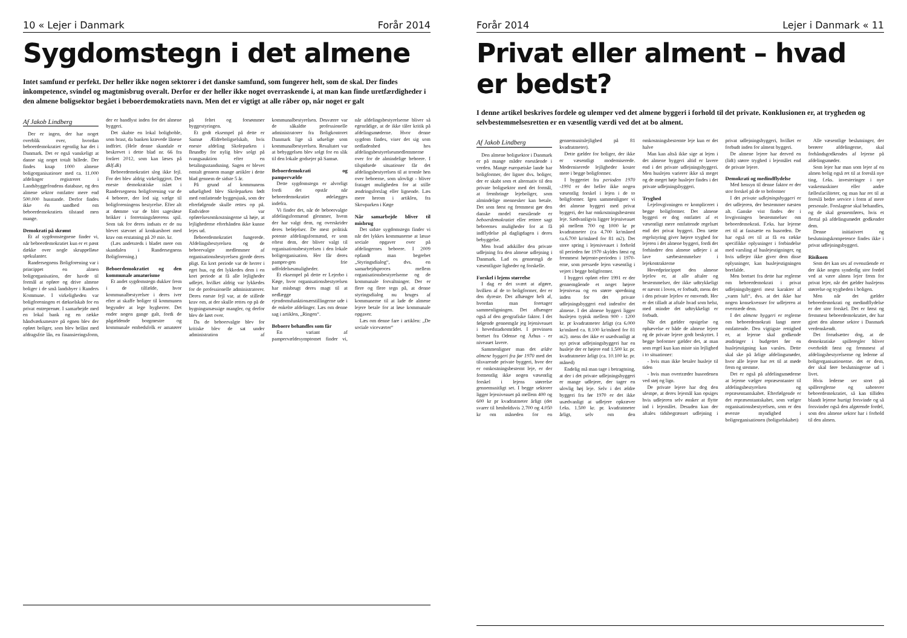10 « Lejer i Danmark Forår 2014
Sygdomstegn i det almene
Intet samfund er perfekt. Der heller ikke nogen sektorer i det danske samfund, som fungerer helt, som de skal. Der findes inkompetence, svindel og magtmisbrug overalt. Derfor er der heller ikke noget overraskende i, at man kan finde uretfærdigheder i den almene boligsektor begået i beboerdemokratiets navn. Men det er vigtigt at alle råber op, når noget er galt
Af Jakob Lindberg
Der er ingen, der har noget overblik over, hvordan beboerdemokratiet egentlig har det i Danmark. Det er også vanskeligt at danne sig noget totalt billede. Der findes knap 1000 almene boligorganisationer med ca. 11.000 afdelinger registreret i Landsbyggefondens database, og den almene sektor omfatter mere end 500.000 husstande. Derfor findes ikke én sandhed om beboerdemokratiets tilstand men mange.
Demokrati på skrømt
Et af sygdomstegnene finder vi, når beboerdemokratiet kun er et pænt dække over nogle skruppelløse spekulanter.
Randersegnens Boligforening var i princippet en almen boligorganisation, der havde til formål at opføre og drive almene boliger i de små landsbyer i Randers Kommune. I virkeligheden var boligforeningen et dækselskab for en privat entreprenør. I samarbejde med en lokal bank og en række håndværksmestre på egnen blev der opført boliger, som blev belånt med afdragsfrie lån, en finansieringsform, der er bandlyst inden for det almene byggeri.
Det skabte en lokal boligboble, som brast, da banken krævede lånene indfriet. (Hele denne skandale er beskrevet i dette blad nr. 66 fra foråret 2012, som kan læses på dklf.dk)
Beboerdemokratiet slog ikke fejl. For det blev aldrig virkeliggjort. Det eneste demokratiske islæt i Randersegnens boligforening var de 4 beboere, der lod sig vælge til boligforeningens bestyrelse. Efter alt at dømme var de blot sagesløse brikker i forretningsførerens spil. Som tak for deres indsats er de nu blevet stævnet af konkursboet med krav om erstatning på 20 mio. kr.
(Læs andetsteds i bladet mere om skandalen i Randersegnens Boligforening.)
Beboerdemokratiet og den kommunale amatørisme
Et andet sygdomstegn dukker frem i de tilfælde, hvor kommunalbestyrelser i deres iver efter at skaffe boliger til kommunen begynder at lege bygherrer. Det ender nogen gange galt, fordi de pågældende borgmestre og kommunale embedsfolk er amatører på feltet og forsømmer byggestyringen.
Et godt eksempel på dette er Samsø Ældreboligselskab, hvis eneste afdeling Skoleparken i Brundby for nylig blev solgt på tvangsauktion efter en betalingsstandsning. Sagen er blevet omtalt gennem mange artikler i dette blad gennem de sidste 5 år.
På grund af kommunens uduelighed blev Skoleparken født med omfattende byggesjusk, som der efterfølgende skulle rettes op på. Endvidere var opførelsesomkostningerne så høje, at lejlighederne efterhånden ikke kunne lejes ud.
Beboerdemokratiet fungerede. Afdelingsbestyrelsen og de beboervalgte medlemmer af organisationsbestyrelsen gjorde deres pligt. En kort periode var de herrer i eget hus, og det lykkedes dem i en kort periode at få alle lejligheder udlejet, hvilket aldrig var lykkedes for de professionelle administratorer. Deres eneste fejl var, at de stillede krav om, at der skulle rettes op på de bygningsmæssige mangler, og derfor blev de kørt over.
Da de beboervalgte blev for kritiske blev de sat under administration af kommunalbestyrelsen. Desværre var de såkaldte professionelle administratorer fra Boligkontoret Danmark lige så uduelige som kommunalbestyrelsen. Resultatet var at bebyggelsen blev solgt for en slik til den lokale godsejer på Samsø.
Beboerdemokrati og pampervælde
Dette sygdomstegn er alvorligt fordi det opstår når beboerdemokratiet ødelægges indefra.
Vi finder det, når de beboervalgte afdelingsformænd glemmer, hvem der har valgt dem, og overskrider deres beføjelser. De mest politisk potente afdelingsformænd, er som oftest dem, der bliver valgt til organisationsbestyrelsen i den lokale boligorganisation. Her får deres pamper-gen frie udfoldelsesmuligheder.
Et eksempel på dette er Lejerbo i Køge, hvor organisationsbestyrelsen har misbrugt deres magt til at nedlægge ejendomsfunktionærstillingerne ude i de enkelte afdelinger. Læs om denne sag i artiklen, „Ringen“.
Beboere behandles som får
En variant af pampervældesymptomet finder vi, når afdelingsbestyrelserne bliver så egenrådige, at de ikke tåler kritik på afdelingsmøderne. Hvor denne sygdom findes, viser det sig som nedladenhed hos afdelingsbestyrelsesmedlemmerne over for de almindelige beboere. I tilspidsede situationer får det afdelingsbestyrelsen til at tromle hen over beboerne, som ulovligt - bliver frataget muligheden for at stille ændringsforslag eller lignende. Læs mere herom i artiklen, fra Skovparken i Køge
Når samarbejde bliver til misbrug
Det sidste sygdomstegn finder vi når det lykkes kommunerne at læsse sociale opgaver over på afdelingernes beboere. I 2009 opfandt man begrebet „Styringsdialog“, dvs. en samarbejdsproces mellem organisationsbestyrelserne og de kommunale forvaltninger. Der er flere og flere tegn på, at denne styringsdialog nu bruges af kommunerne til at lade de almene lejere betale for at løse kommunale opgaver.
Læs om denne fare i artiklen: „De sociale viceværter“
Forår 2014 Lejer i Danmark « 11
Privat eller alment – hvad er bedst?
I denne artikel beskrives fordele og ulemper ved det almene byggeri i forhold til det private. Konklusionen er, at trygheden og selvbestemmelsesretten er en væsentlig værdi ved det at bo alment.
Af Jakob Lindberg
Den almene boligsektor i Danmark er på mange måder enestående i verden. Mange europæiske lande har boligformer, der ligner dvs. boliger, der er skabt som et alternativ til den private boligsektor med det formål, at frembringe lejeboliger, som almindelige mennesker kan betale. Det som først og fremmest gør den danske model enestående er beboerdemokratiet eller rettere sagt beboernes muligheder for at få indflydelse på dagligdagen i deres bebyggelse.
Men hvad adskiller den private udlejning fra den almene udlejning i Danmark. Lad os gennemgå de væsentligste ligheder og forskelle.
Forskel i lejens størrelse
I dag er det svært at afgøre, hvilken af de to boligformer, der er den dyreste. Det afhænger helt af, hvordan man foretager sammenligningen. Det afhænger også af den geografiske faktor. I det følgende gennemgår jeg lejeniveauet i hovedstadsområdet. I provinsen bortset fra Odense og Århus - er niveauet lavere.
Sammenligner man det ældre almene byggeri fra før 1970 med det tilsvarende private byggeri, hvor der er omkostningsbestemt leje, er der formentlig ikke nogen væsentlig forskel i lejens størrelse gennemsnitligt set. I begge sektorer ligger lejeniveauet på mellem 400 og 600 kr pr kvadratmeter årligt (det svarer til henholdsvis 2.700 og 4.050 kr om måneden for en gennemsnitslejlighed på 81 kvadratmeter).
Dette gælder for boliger, der ikke er væsentligt moderniserede. Moderniserede lejligheder koster mere i begge boligformer.
I byggeriet fra perioden 1970 -1991 er der heller ikke nogen væsentlig forskel i lejen i de to boligformer. Igen sammenligner vi det almene byggeri med privat byggeri, der har omkostningsbestemt leje. Sædvanligvis ligger lejeniveauet på mellem 700 og 1000 kr pr kvadratmeter (ca 4.700 kr/måned ca.6.700 kr/måned for 81 m2). Det store spring i lejeniveauet i forhold til perioden før 1970 skyldes først og fremmest højrente-perioden i 1970-erne, som pressede lejen væsentlig i vejret i begge boligformer.
I byggeri opført efter 1991 er der gennemgående et noget højere lejeniveau og en større spredning inden for det private udlejningsbyggeri end indenfor det almene. I det almene byggeri ligger huslejen typisk mellem 900 - 1200 kr. pr kvadratmeter årligt (ca 6.000 kr/måned ca. 8.100 kr/måned for 81 m2). mens det ikke er usædvanligt at nyt privat udlejningsbyggeri har en husleje der er højere end 1.500 kr. pr. kvadratmeter årligt (ca. 10.100 kr. pr. måned)
Endelig må man tage i betragtning, at der i det private udlejningsbyggeri er mange udlejere, der tager en ulovlig høj leje. Selv i det ældre byggeri fra før 1970 er det ikke usædvanligt at udlejere opkræver f.eks. 1.500 kr. pr. kvadratmeter årligt, selv om den omkostningsbestemte leje kun er det halve
Man kan altså ikke sige at lejen i det almene byggeri altid er lavere end i det private udlejningsbyggeri. Men huslejen varierer ikke så meget og de meget høje huslejer findes i det private udlejningsbyggeri.
Tryghed
Lejelovgivningen er kompliceret i begge boligformer. Det almene byggeri er dog omfattet af et væsentligt mere omfattende regelsæt end det privat byggeri. Den tætte regelstyring giver højere tryghed for lejeren i det almene byggeri, fordi det forhindrer den almene udlejer i at lave særbestemmelser i lejekontrakterne
Hovedprincippet den almene lejelov er, at alle aftaler og bestemmelser, der ikke udtrykkeligt er nævnt i loven, er forbudt, mens det i den private lejelov er omvendt. Her er det tilladt at aftale hvad som helst, med mindre det udtrykkeligt er forbudt.
Når det gælder opsigelse og ophævelse er både de almene lejere og de private lejere godt beskyttet. I begge boformer gælder det, at man som regel kun kan miste sin lejlighed i to situationer:
- hvis man ikke betaler husleje til tiden
- hvis man overtræder husordenen ved støj og lign.
De private lejere har dog den ulempe, at deres lejemål kan opsiges hvis udlejeren selv ønsker at flytte ind i lejemålet. Desuden kan der aftales tidsbegrænset udlejning i privat udlejningsbyggeri, hvilket er forbudt inden for alment byggeri.
De almene lejere har derved en (lidt) større tryghed i lejemålet end de private lejere.
Demokrati og medindflydelse
Med hensyn til denne faktor er der stor forskel på de to boformer
I det private udlejningsbyggeri er det udlejeren, der bestemmer næsten alt. Ganske vist findes der i lovgivningen bestemmelser om beboerdemokrati. F.eks. har lejerne ret til at fastsætte en husorden. De har også ret til at få en række specifikke oplysninger i forbindelse med varsling af huslejestigninger, og hvis udlejer ikke giver dem disse oplysninger, kan huslejestigningen bortfalde.
Men bortset fra dette har reglerne om beboerdemokrati i privat udlejningsbyggeri mest karakter af „varm luft“, dvs. at det ikke har nogen konsekvenser for udlejeren at overtræde dem.
I det almene byggeri er reglerne om beboerdemokrati langt mere omfattende. Den vigtigste rettighed er, at lejerne skal godkende ændringer i budgettet før en huslejestigning kan varsles. Dette skal ske på årlige afdelingsmøder, hvor alle lejere har ret til at møde frem og stemme.
Det er også på afdelingsmøderne at lejerne vælger repræsentanter til afdelingsbestyrelsen og repræsentantskabet. Efterfølgende er det repræsentantskabet, som vælger organisationsbestyrelsen, som er den øverste myndighed i boligorganisationen (boligselskabet)
Alle væsentlige beslutninger, der berører afdelingerne, skal forhåndsgodkendes af lejerne på afdelingsmøder.
Som lejer har man som lejer af en almen bolig også ret til at foreslå nye ting, f.eks. investeringer i nye vaskemaskiner eller andre fællesfaciliteter, og man har ret til at foreslå bedre service i form af mere personale. Forslagene skal behandles, og de skal gennemføres, hvis et flertal på afdelingsmødet godkender dem.
Denne initiativret og beslutningskompetence findes ikke i privat udlejningsbyggeri.
Risikoen
Som det kan ses af ovenstående er der ikke nogen synderlig stor fordel ved at være almen lejer frem for privat lejer, når det gælder huslejens størrelse og trygheden i boligen.
Men når det gælder beboerdemokrati og medindflydelse er der stor forskel. Det er først og fremmest beboerdemokratiet, der har gjort den almene sektor i Danmark verdenskendt.
Det forudsætter dog, at de demokratiske spilleregler bliver overholdt først og fremmest af afdelingsbestyrelserne og lederne af boligorganisationerne. det er dem, der skal føre beslutningerne ud i livet.
Hvis lederne ser stort på spillereglerne og saboterer beboerdemokratiet, så kan tilliden blandt lejerne hurtigt forsvinde og så forsvinder også den afgørende fordel, som den almene sektor har i forhold til den almen.